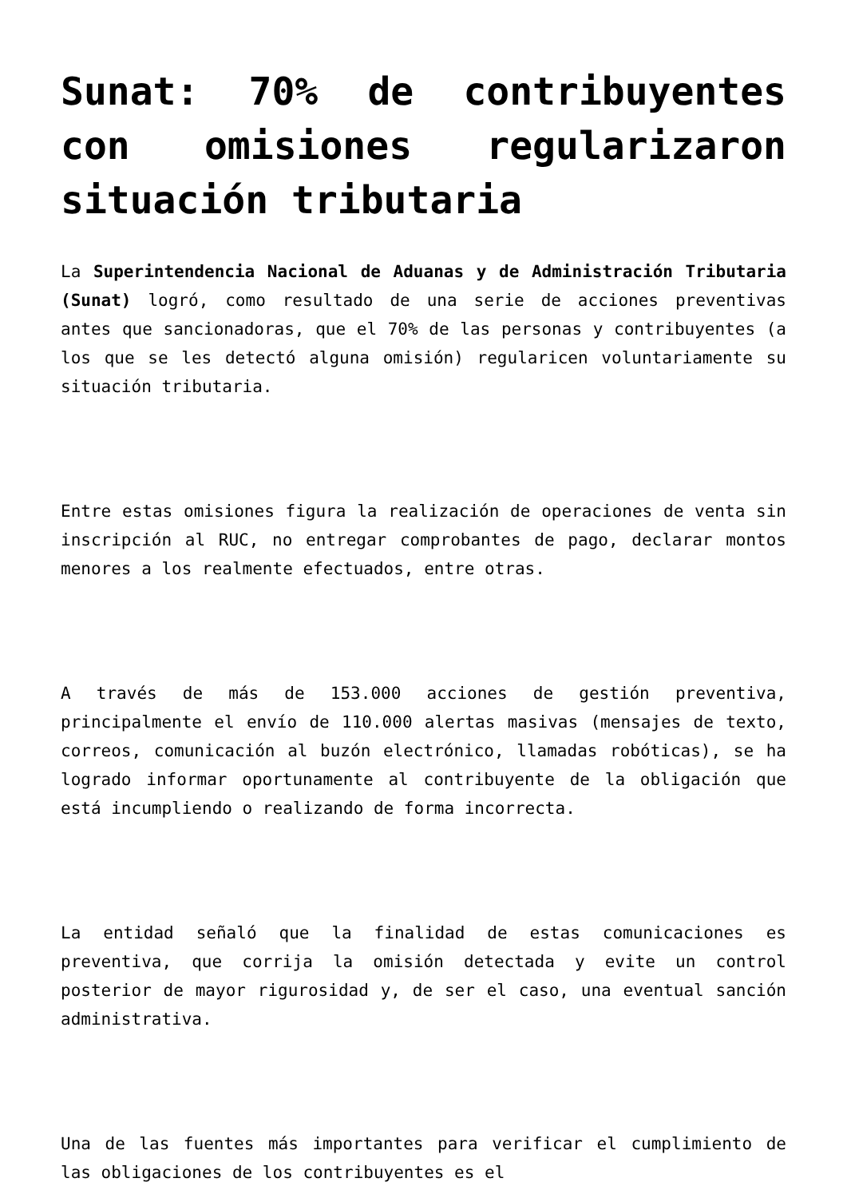Sunat: 70% de contribuyentes con omisiones regularizaron situación tributaria
La Superintendencia Nacional de Aduanas y de Administración Tributaria (Sunat) logró, como resultado de una serie de acciones preventivas antes que sancionadoras, que el 70% de las personas y contribuyentes (a los que se les detectó alguna omisión) regularicen voluntariamente su situación tributaria.
Entre estas omisiones figura la realización de operaciones de venta sin inscripción al RUC, no entregar comprobantes de pago, declarar montos menores a los realmente efectuados, entre otras.
A través de más de 153.000 acciones de gestión preventiva, principalmente el envío de 110.000 alertas masivas (mensajes de texto, correos, comunicación al buzón electrónico, llamadas robóticas), se ha logrado informar oportunamente al contribuyente de la obligación que está incumpliendo o realizando de forma incorrecta.
La entidad señaló que la finalidad de estas comunicaciones es preventiva, que corrija la omisión detectada y evite un control posterior de mayor rigurosidad y, de ser el caso, una eventual sanción administrativa.
Una de las fuentes más importantes para verificar el cumplimiento de las obligaciones de los contribuyentes es el